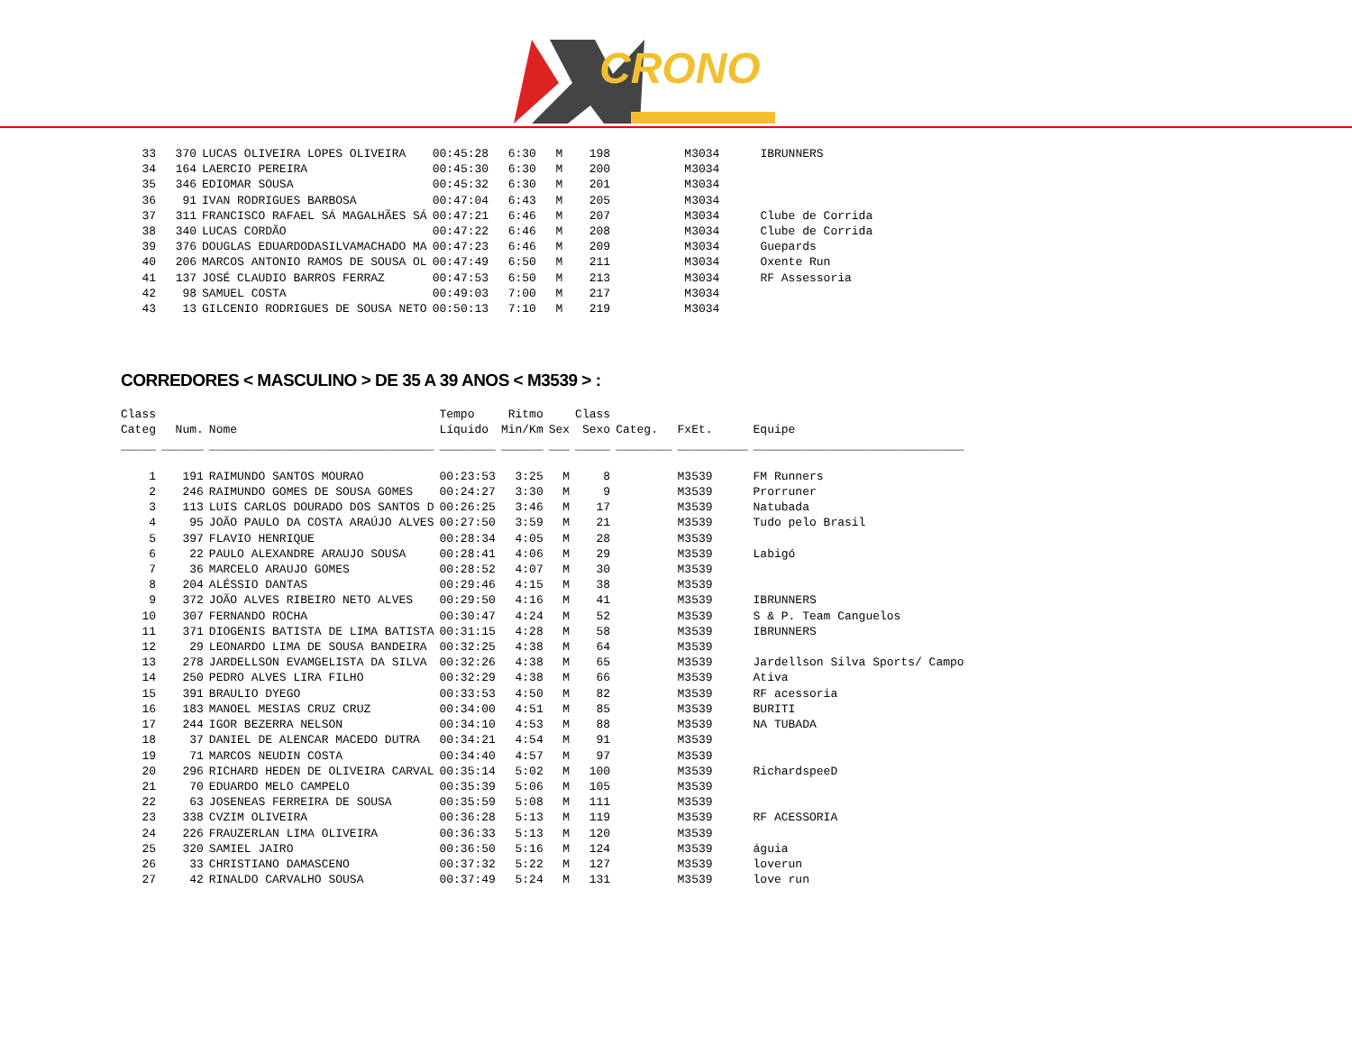CRONO
| 33 | 370 | LUCAS OLIVEIRA LOPES OLIVEIRA | 00:45:28 | 6:30 | M | 198 | | M3034 | IBRUNNERS |
| 34 | 164 | LAERCIO PEREIRA | 00:45:30 | 6:30 | M | 200 | | M3034 | |
| 35 | 346 | EDIOMAR SOUSA | 00:45:32 | 6:30 | M | 201 | | M3034 | |
| 36 | 91 | IVAN RODRIGUES BARBOSA | 00:47:04 | 6:43 | M | 205 | | M3034 | |
| 37 | 311 | FRANCISCO RAFAEL SÁ MAGALHÃES SÁ | 00:47:21 | 6:46 | M | 207 | | M3034 | Clube de Corrida |
| 38 | 340 | LUCAS CORDÃO | 00:47:22 | 6:46 | M | 208 | | M3034 | Clube de Corrida |
| 39 | 376 | DOUGLAS EDUARDODASILVAMACHADO MA | 00:47:23 | 6:46 | M | 209 | | M3034 | Guepards |
| 40 | 206 | MARCOS ANTONIO RAMOS DE SOUSA OL | 00:47:49 | 6:50 | M | 211 | | M3034 | Oxente Run |
| 41 | 137 | JOSÉ CLAUDIO BARROS FERRAZ | 00:47:53 | 6:50 | M | 213 | | M3034 | RF Assessoria |
| 42 | 98 | SAMUEL COSTA | 00:49:03 | 7:00 | M | 217 | | M3034 | |
| 43 | 13 | GILCENIO RODRIGUES DE SOUSA NETO | 00:50:13 | 7:10 | M | 219 | | M3034 | |
CORREDORES < MASCULINO > DE 35 A 39 ANOS < M3539 > :
| Class Categ | Num. | Nome | Tempo Líquido | Ritmo Min/Km | Sex | Class Sexo | Categ. | FxEt. | Equipe |
| --- | --- | --- | --- | --- | --- | --- | --- | --- | --- |
| _____ | ______ | ________________________________ | ________ | ______ | ___ | _____ | ________ | __________ | ______________________________ |
| 1 | 191 | RAIMUNDO SANTOS MOURAO | 00:23:53 | 3:25 | M | 8 | | M3539 | FM Runners |
| 2 | 246 | RAIMUNDO GOMES DE SOUSA GOMES | 00:24:27 | 3:30 | M | 9 | | M3539 | Prorruner |
| 3 | 113 | LUIS CARLOS DOURADO DOS SANTOS D | 00:26:25 | 3:46 | M | 17 | | M3539 | Natubada |
| 4 | 95 | JOÃO PAULO DA COSTA ARAÚJO ALVES | 00:27:50 | 3:59 | M | 21 | | M3539 | Tudo pelo Brasil |
| 5 | 397 | FLAVIO HENRIQUE | 00:28:34 | 4:05 | M | 28 | | M3539 | |
| 6 | 22 | PAULO ALEXANDRE ARAUJO SOUSA | 00:28:41 | 4:06 | M | 29 | | M3539 | Labigó |
| 7 | 36 | MARCELO ARAUJO GOMES | 00:28:52 | 4:07 | M | 30 | | M3539 | |
| 8 | 204 | ALÉSSIO DANTAS | 00:29:46 | 4:15 | M | 38 | | M3539 | |
| 9 | 372 | JOÃO ALVES RIBEIRO NETO ALVES | 00:29:50 | 4:16 | M | 41 | | M3539 | IBRUNNERS |
| 10 | 307 | FERNANDO ROCHA | 00:30:47 | 4:24 | M | 52 | | M3539 | S & P. Team Canguelos |
| 11 | 371 | DIOGENIS BATISTA DE LIMA BATISTA | 00:31:15 | 4:28 | M | 58 | | M3539 | IBRUNNERS |
| 12 | 29 | LEONARDO LIMA DE SOUSA BANDEIRA | 00:32:25 | 4:38 | M | 64 | | M3539 | |
| 13 | 278 | JARDELLSON EVAMGELISTA DA SILVA | 00:32:26 | 4:38 | M | 65 | | M3539 | Jardellson Silva Sports/ Campo |
| 14 | 250 | PEDRO ALVES LIRA FILHO | 00:32:29 | 4:38 | M | 66 | | M3539 | Ativa |
| 15 | 391 | BRAULIO DYEGO | 00:33:53 | 4:50 | M | 82 | | M3539 | RF acessoria |
| 16 | 183 | MANOEL MESIAS CRUZ CRUZ | 00:34:00 | 4:51 | M | 85 | | M3539 | BURITI |
| 17 | 244 | IGOR BEZERRA NELSON | 00:34:10 | 4:53 | M | 88 | | M3539 | NA TUBADA |
| 18 | 37 | DANIEL DE ALENCAR MACEDO DUTRA | 00:34:21 | 4:54 | M | 91 | | M3539 | |
| 19 | 71 | MARCOS NEUDIN COSTA | 00:34:40 | 4:57 | M | 97 | | M3539 | |
| 20 | 296 | RICHARD HEDEN DE OLIVEIRA CARVAL | 00:35:14 | 5:02 | M | 100 | | M3539 | RichardspeeD |
| 21 | 70 | EDUARDO MELO CAMPELO | 00:35:39 | 5:06 | M | 105 | | M3539 | |
| 22 | 63 | JOSENEAS FERREIRA DE SOUSA | 00:35:59 | 5:08 | M | 111 | | M3539 | |
| 23 | 338 | CVZIM OLIVEIRA | 00:36:28 | 5:13 | M | 119 | | M3539 | RF ACESSORIA |
| 24 | 226 | FRAUZERLAN LIMA OLIVEIRA | 00:36:33 | 5:13 | M | 120 | | M3539 | |
| 25 | 320 | SAMIEL JAIRO | 00:36:50 | 5:16 | M | 124 | | M3539 | águia |
| 26 | 33 | CHRISTIANO DAMASCENO | 00:37:32 | 5:22 | M | 127 | | M3539 | loverun |
| 27 | 42 | RINALDO CARVALHO SOUSA | 00:37:49 | 5:24 | M | 131 | | M3539 | love run |